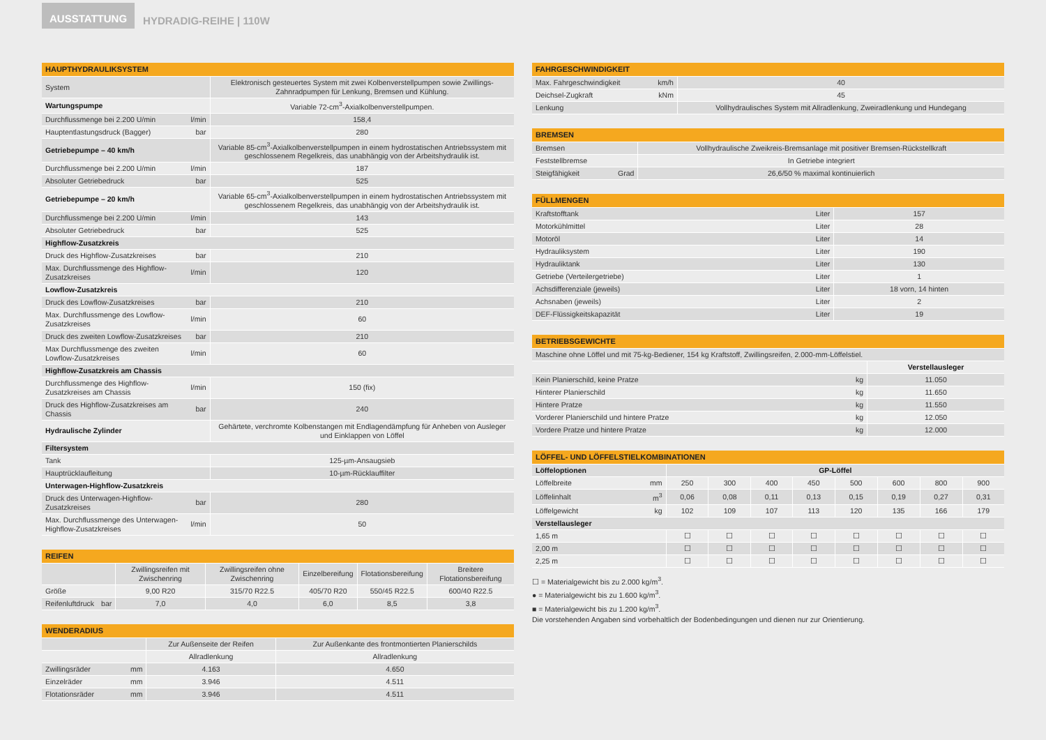AUSSTATTUNG HYDRADIG-REIHE | 110W
| HAUPTHYDRAULIKSYSTEM | | |
| --- | --- | --- |
| System | | Elektronisch gesteuertes System mit zwei Kolbenverstellpumpen sowie Zwillings-Zahnradpumpen für Lenkung, Bremsen und Kühlung. |
| Wartungspumpe | | Variable 72-cm<sup>3</sup>-Axialkolbenverstellpumpen. |
| Durchflussmenge bei 2.200 U/min | l/min | 158,4 |
| Hauptentlastungsdruck (Bagger) | bar | 280 |
| Getriebepumpe – 40 km/h | | Variable 85-cm<sup>3</sup>-Axialkolbenverstellpumpen in einem hydrostatischen Antriebssystem mit geschlossenem Regelkreis, das unabhängig von der Arbeitshydraulik ist. |
| Durchflussmenge bei 2.200 U/min | l/min | 187 |
| Absoluter Getriebedruck | bar | 525 |
| Getriebepumpe – 20 km/h | | Variable 65-cm<sup>3</sup>-Axialkolbenverstellpumpen in einem hydrostatischen Antriebssystem mit geschlossenem Regelkreis, das unabhängig von der Arbeitshydraulik ist. |
| Durchflussmenge bei 2.200 U/min | l/min | 143 |
| Absoluter Getriebedruck | bar | 525 |
| Highflow-Zusatzkreis | | |
| Druck des Highflow-Zusatzkreises | bar | 210 |
| Max. Durchflussmenge des Highflow-Zusatzkreises | l/min | 120 |
| Lowflow-Zusatzkreis | | |
| Druck des Lowflow-Zusatzkreises | bar | 210 |
| Max. Durchflussmenge des Lowflow-Zusatzkreises | l/min | 60 |
| Druck des zweiten Lowflow-Zusatzkreises | bar | 210 |
| Max Durchflussmenge des zweiten Lowflow-Zusatzkreises | l/min | 60 |
| Highflow-Zusatzkreis am Chassis | | |
| Durchflussmenge des Highflow-Zusatzkreises am Chassis | l/min | 150 (fix) |
| Druck des Highflow-Zusatzkreises am Chassis | bar | 240 |
| Hydraulische Zylinder | | Gehärtete, verchromte Kolbenstangen mit Endlagendämpfung für Anheben von Ausleger und Einklappen von Löffel |
| Filtersystem | | |
| Tank | | 125-µm-Ansaugsieb |
| Hauptrücklaufleitung | | 10-µm-Rücklauffilter |
| Unterwagen-Highflow-Zusatzkreis | | |
| Druck des Unterwagen-Highflow-Zusatzkreises | bar | 280 |
| Max. Durchflussmenge des Unterwagen-Highflow-Zusatzkreises | l/min | 50 |
| REIFEN | | | | | | |
| --- | --- | --- | --- | --- | --- | --- |
| | | Zwillingsreifen mit Zwischenring | Zwillingsreifen ohne Zwischenring | Einzelbereifung | Flotationsbereifung | Breitere Flotationsbereifung |
| Größe | | 9,00 R20 | 315/70 R22.5 | 405/70 R20 | 550/45 R22.5 | 600/40 R22.5 |
| Reifenluftdruck | bar | 7,0 | 4,0 | 6,0 | 8,5 | 3,8 |
| WENDERADIUS | | | |
| --- | --- | --- | --- |
| | | Zur Außenseite der Reifen | Zur Außenkante des frontmontierten Planierschilds |
| | | Allradlenkung | Allradlenkung |
| Zwillingsräder | mm | 4.163 | 4.650 |
| Einzelräder | mm | 3.946 | 4.511 |
| Flotationsräder | mm | 3.946 | 4.511 |
| FAHRGESCHWINDIGKEIT | | |
| --- | --- | --- |
| Max. Fahrgeschwindigkeit | km/h | 40 |
| Deichsel-Zugkraft | kNm | 45 |
| Lenkung | | Vollhydraulisches System mit Allradlenkung, Zweiradlenkung und Hundegang |
| BREMSEN | | |
| --- | --- | --- |
| Bremsen | | Vollhydraulische Zweikreis-Bremsanlage mit positiver Bremsen-Rückstellkraft |
| Feststellbremse | | In Getriebe integriert |
| Steigfähigkeit | Grad | 26,6/50 % maximal kontinuierlich |
| FÜLLMENGEN | | |
| --- | --- | --- |
| Kraftstofftank | Liter | 157 |
| Motorkühlmittel | Liter | 28 |
| Motoröl | Liter | 14 |
| Hydrauliksystem | Liter | 190 |
| Hydrauliktank | Liter | 130 |
| Getriebe (Verteilergetriebe) | Liter | 1 |
| Achsdifferenziale (jeweils) | Liter | 18 vorn, 14 hinten |
| Achsnaben (jeweils) | Liter | 2 |
| DEF-Flüssigkeitskapazität | Liter | 19 |
| BETRIEBSGEWICHTE | | |
| --- | --- | --- |
| Maschine ohne Löffel und mit 75-kg-Bediener, 154 kg Kraftstoff, Zwillingsreifen, 2.000-mm-Löffelstiel. | | |
| | | Verstellausleger |
| Kein Planierschild, keine Pratze | kg | 11.050 |
| Hinterer Planierschild | kg | 11.650 |
| Hintere Pratze | kg | 11.550 |
| Vorderer Planierschild und hintere Pratze | kg | 12.050 |
| Vordere Pratze und hintere Pratze | kg | 12.000 |
| LÖFFEL- UND LÖFFELSTIELKOMBINATIONEN | | | | | | | | | |
| --- | --- | --- | --- | --- | --- | --- | --- | --- | --- |
| Löffeloptionen | | GP-Löffel | | | | | | | |
| Löffelbreite | mm | 250 | 300 | 400 | 450 | 500 | 600 | 800 | 900 |
| Löffelinhalt | m<sup>3</sup> | 0,06 | 0,08 | 0,11 | 0,13 | 0,15 | 0,19 | 0,27 | 0,31 |
| Löffelgewicht | kg | 102 | 109 | 107 | 113 | 120 | 135 | 166 | 179 |
| Verstellausleger | | | | | | | | | |
| 1,65 m | | ☐ | ☐ | ☐ | ☐ | ☐ | ☐ | ☐ | ☐ |
| 2,00 m | | ☐ | ☐ | ☐ | ☐ | ☐ | ☐ | ☐ | ☐ |
| 2,25 m | | ☐ | ☐ | ☐ | ☐ | ☐ | ☐ | ☐ | ☐ |
☐ = Materialgewicht bis zu 2.000 kg/m<sup>3</sup>.
● = Materialgewicht bis zu 1.600 kg/m<sup>3</sup>.
■ = Materialgewicht bis zu 1.200 kg/m<sup>3</sup>.
Die vorstehenden Angaben sind vorbehaltlich der Bodenbedingungen und dienen nur zur Orientierung.